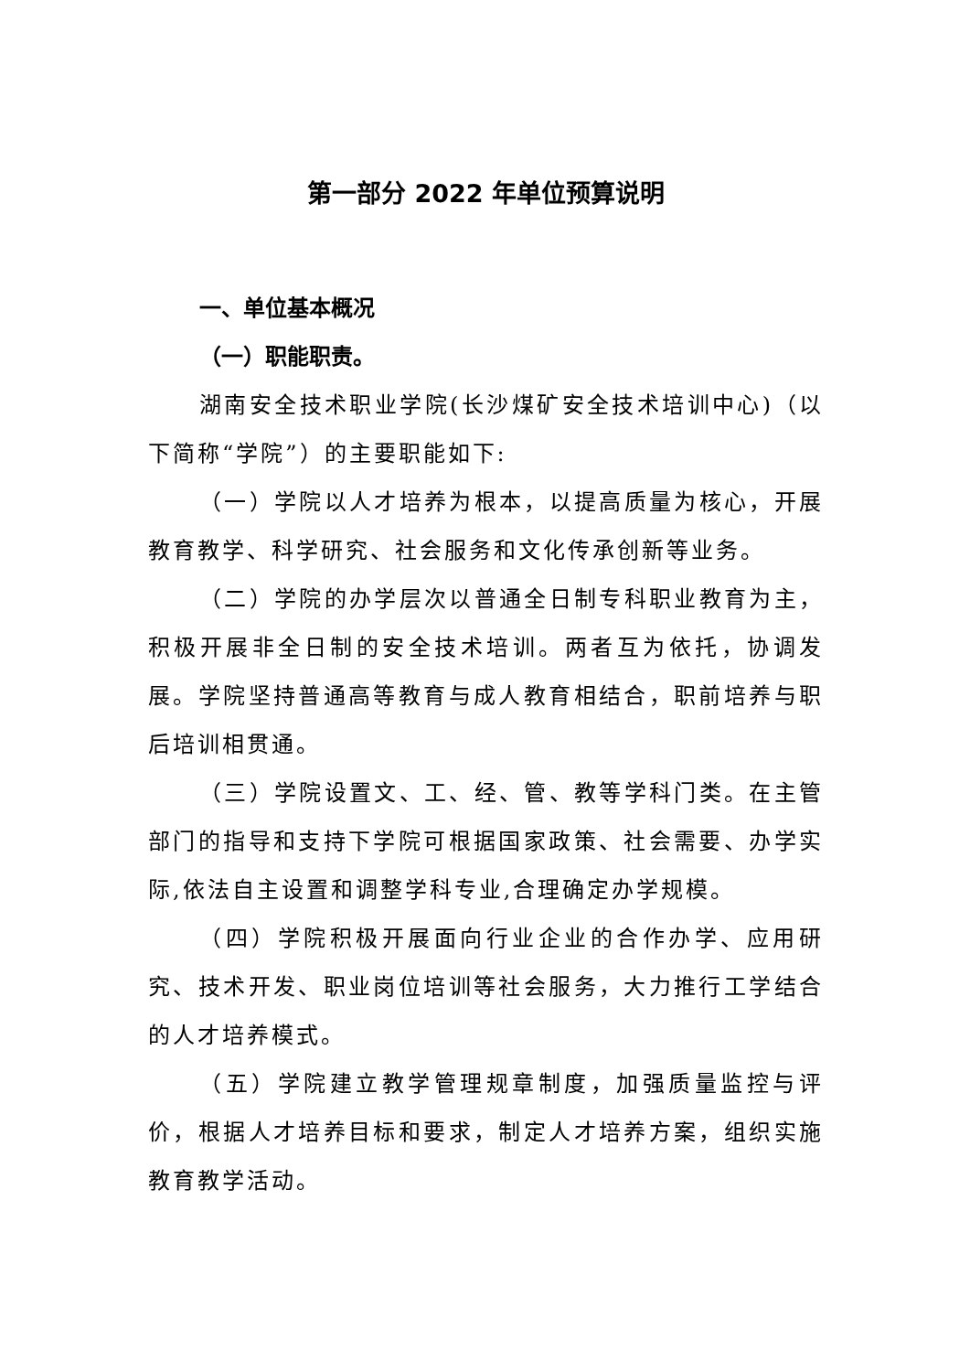第一部分 2022 年单位预算说明
一、单位基本概况
（一）职能职责。
湖南安全技术职业学院(长沙煤矿安全技术培训中心)（以下简称“学院”）的主要职能如下:
（一）学院以人才培养为根本，以提高质量为核心，开展教育教学、科学研究、社会服务和文化传承创新等业务。
（二）学院的办学层次以普通全日制专科职业教育为主，积极开展非全日制的安全技术培训。两者互为依托，协调发展。学院坚持普通高等教育与成人教育相结合，职前培养与职后培训相贯通。
（三）学院设置文、工、经、管、教等学科门类。在主管部门的指导和支持下学院可根据国家政策、社会需要、办学实际,依法自主设置和调整学科专业,合理确定办学规模。
（四）学院积极开展面向行业企业的合作办学、应用研究、技术开发、职业岗位培训等社会服务，大力推行工学结合的人才培养模式。
（五）学院建立教学管理规章制度，加强质量监控与评价，根据人才培养目标和要求，制定人才培养方案，组织实施教育教学活动。